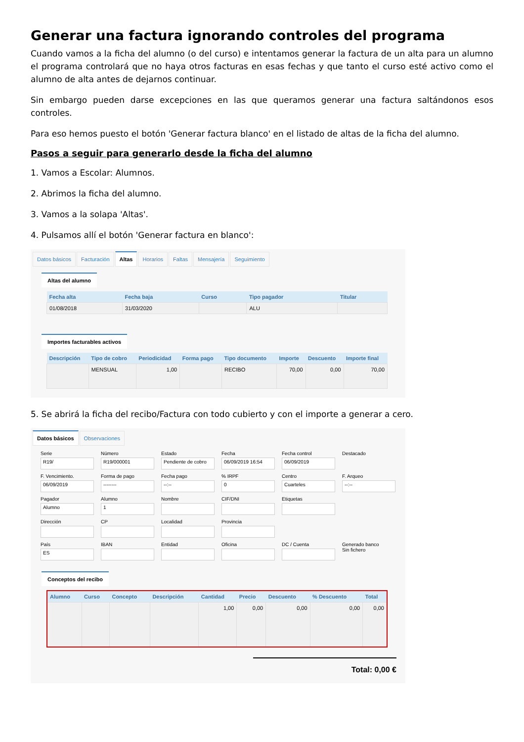Generar una factura ignorando controles del programa
Cuando vamos a la ficha del alumno (o del curso) e intentamos generar la factura de un alta para un alumno el programa controlará que no haya otros facturas en esas fechas y que tanto el curso esté activo como el alumno de alta antes de dejarnos continuar.
Sin embargo pueden darse excepciones en las que queramos generar una factura saltándonos esos controles.
Para eso hemos puesto el botón 'Generar factura blanco' en el listado de altas de la ficha del alumno.
Pasos a seguir para generarlo desde la ficha del alumno
1. Vamos a Escolar: Alumnos.
2. Abrimos la ficha del alumno.
3. Vamos a la solapa 'Altas'.
4. Pulsamos allí el botón 'Generar factura en blanco':
Datos básicos Facturación Altas Horarios Faltas Mensajería Seguimiento
Altas del alumno
| Fecha alta | Fecha baja | Curso | Tipo pagador | Titular |
| --- | --- | --- | --- | --- |
| 01/08/2018 | 31/03/2020 | | ALU | |
Importes facturables activos
| Descripción | Tipo de cobro | Periodicidad | Forma pago | Tipo documento | Importe | Descuento | Importe final |
| --- | --- | --- | --- | --- | --- | --- | --- |
| | MENSUAL | 1,00 | | RECIBO | 70,00 | 0,00 | 70,00 |
5. Se abrirá la ficha del recibo/Factura con todo cubierto y con el importe a generar a cero.
Datos básicos Observaciones
Serie
R19/
Número
R19/000001
Estado
Pendiente de cobro
Fecha
06/09/2019 16:54
Fecha control
06/09/2019
Destacado
F. Vencimiento.
06/09/2019
Forma de pago
--------
Fecha pago
--:--
% IRPF
0
Centro
Cuarteles
F. Arqueo
--:--
Pagador
Alumno
Alumno
1
Nombre
CIF/DNI
Etiquetas
Dirección
CP
Localidad
Provincia
País
ES
IBAN
Entidad
Oficina
DC / Cuenta
Generado banco
Sin fichero
Conceptos del recibo
| Alumno | Curso | Concepto | Descripción | Cantidad | Precio | Descuento | % Descuento | Total |
| --- | --- | --- | --- | --- | --- | --- | --- | --- |
| | | | | 1,00 | 0,00 | 0,00 | 0,00 | 0,00 |
Total: 0,00 €